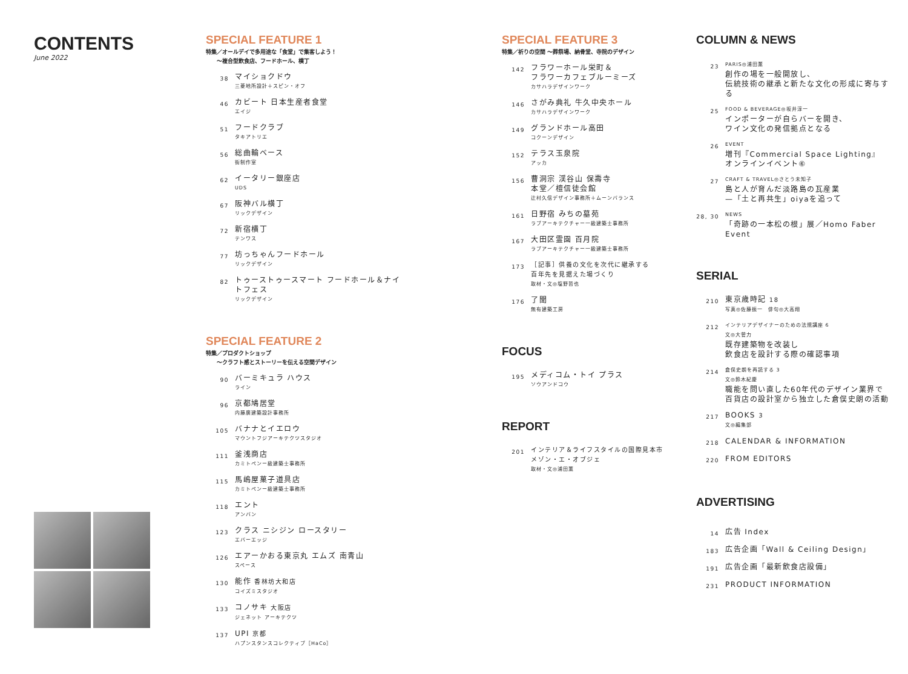CONTENTS
June 2022
SPECIAL FEATURE 1
特集／オールデイで多用途な「食堂」で集客しよう！
　　〜複合型飲食店、フードホール、横丁
38 マイショクドウ
三菱地所設計＋スピン・オフ
46 カビート 日本生産者食堂
エイジ
51 フードクラブ
タキアトリエ
56 総曲輪ベース
街制作室
62 イータリー銀座店
UDS
67 阪神バル横丁
リックデザイン
72 新宿横丁
テンワス
77 坊っちゃんフードホール
リックデザイン
82 トゥーストゥースマート フードホール＆ナイトフェス
リックデザイン
SPECIAL FEATURE 2
特集／プロダクトショップ
　　〜クラフト感とストーリーを伝える空間デザイン
90 バーミキュラ ハウス
ライン
96 京都鳩居堂
内藤廣建築設計事務所
105 バナナとイエロウ
マウントフジアーキテクツスタジオ
111 釜浅商店
カミトペンー級建築士事務所
115 馬嶋屋菓子道具店
カミトペンー級建築士事務所
118 エント
アンバン
123 クラス ニシジン ロースタリー
エバーエッジ
126 エアーかおる東京丸 エムズ 南青山
スペース
130 能作 香林坊大和店
コイズミスタジオ
133 コノサキ 大阪店
ジェネット アーキテクツ
137 UPI 京都
ハプンスタンスコレクティブ［HaCo］
SPECIAL FEATURE 3
特集／祈りの空間 〜葬祭場、納骨堂、寺院のデザイン
142 フラワーホール栄町＆
フラワーカフェブルーミーズ
カサハラデザインワーク
146 さがみ典礼 牛久中央ホール
カサハラデザインワーク
149 グランドホール高田
コクーンデザイン
152 テラス玉泉院
アッカ
156 曹洞宗 渓谷山 保壽寺
本堂／檀信徒会館
辻村久信デザイン事務所＋ムーンバランス
161 日野宿 みちの墓苑
ラブアーキテクチャー一級建築士事務所
167 大田区霊園 百月院
ラブアーキテクチャー一級建築士事務所
173 ［記事］供養の文化を次代に継承する
百年先を見据えた場づくり
取材・文◎塩野哲也
176 了聞
無有建築工房
FOCUS
195 メディコム・トイ プラス
ソウアンドコウ
REPORT
201 インテリア＆ライフスタイルの国際見本市
メゾン・エ・オブジェ
取材・文◎浦田薫
COLUMN & NEWS
23 PARIS◎浦田薫
創作の場を一般開放し、
伝統技術の継承と新たな文化の形成に寄与する
25 FOOD & BEVERAGE◎坂井淳一
インポーターが自らバーを開き、
ワイン文化の発信拠点となる
26 EVENT
増刊『Commercial Space Lighting』
オンラインイベント⑥
27 CRAFT & TRAVEL◎さとう未知子
島と人が育んだ淡路島の瓦産業
—「土と再共生」oiyaを追って
28, 30 NEWS
「奇跡の一本松の根」展／Homo Faber Event
SERIAL
210 東京歳時記 18
写真◎佐藤振一　俳句◎大高翔
212 インテリアデザイナーのための法規講座 6
文◎大菅力
既存建築物を改装し
飲食店を設計する際の確認事項
214 倉俣史朗を再読する 3
文◎鈴木紀慶
職能を問い直した60年代のデザイン業界で
百貨店の設計室から独立した倉俣史朗の活動
217 BOOKS 3
文◎編集部
218 CALENDAR & INFORMATION
220 FROM EDITORS
ADVERTISING
14 広告 Index
183 広告企画「Wall & Ceiling Design」
191 広告企画「最新飲食店設備」
231 PRODUCT INFORMATION